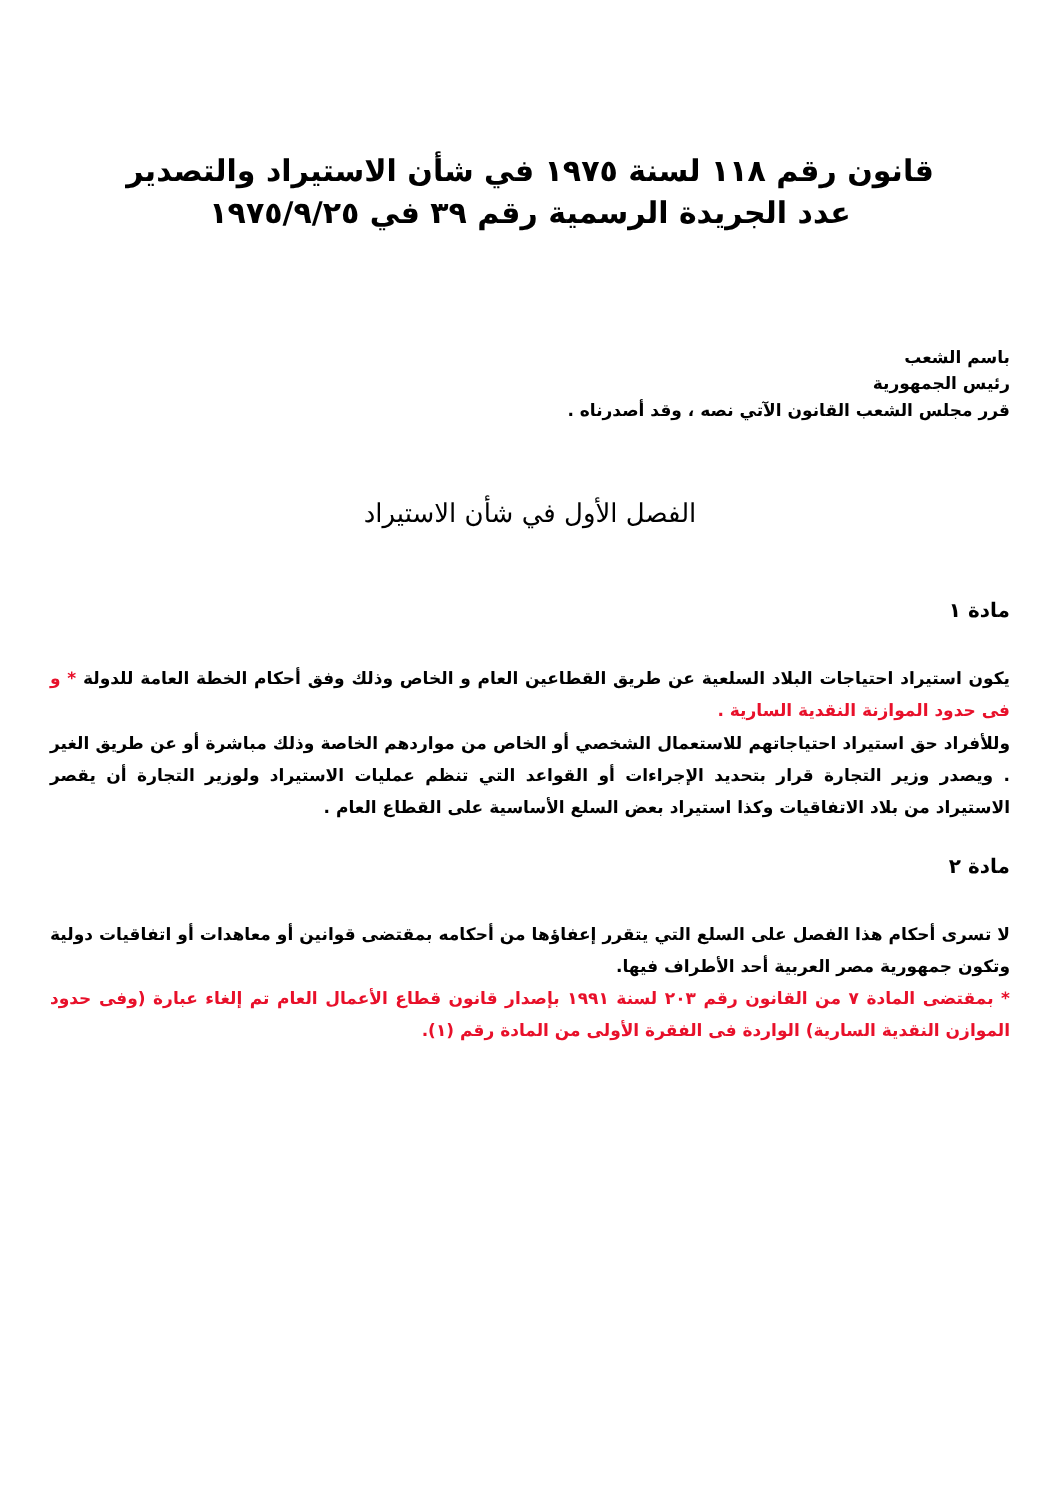قانون رقم ١١٨ لسنة ١٩٧٥ في شأن الاستيراد والتصدير
عدد الجريدة الرسمية رقم ٣٩ في ١٩٧٥/٩/٢٥
باسم الشعب
رئيس الجمهورية
قرر مجلس الشعب القانون الآتي نصه ، وقد أصدرناه .
الفصل الأول في شأن الاستيراد
مادة ١
يكون استيراد احتياجات البلاد السلعية عن طريق القطاعين العام و الخاص وذلك وفق أحكام الخطة العامة للدولة * و فى حدود الموازنة النقدية السارية .
وللأفراد حق استيراد احتياجاتهم للاستعمال الشخصي أو الخاص من مواردهم الخاصة وذلك مباشرة أو عن طريق الغير . ويصدر وزير التجارة قرار بتحديد الإجراءات أو القواعد التي تنظم عمليات الاستيراد ولوزير التجارة أن يقصر الاستيراد من بلاد الاتفاقيات وكذا استيراد بعض السلع الأساسية على القطاع العام .
مادة ٢
لا تسرى أحكام هذا الفصل على السلع التي يتقرر إعفاؤها من أحكامه بمقتضى قوانين أو معاهدات أو اتفاقيات دولية وتكون جمهورية مصر العربية أحد الأطراف فيها.
* بمقتضى المادة ٧ من القانون رقم ٢٠٣ لسنة ١٩٩١ بإصدار قانون قطاع الأعمال العام تم إلغاء عبارة (وفى حدود الموازن النقدية السارية) الواردة فى الفقرة الأولى من المادة رقم (١).